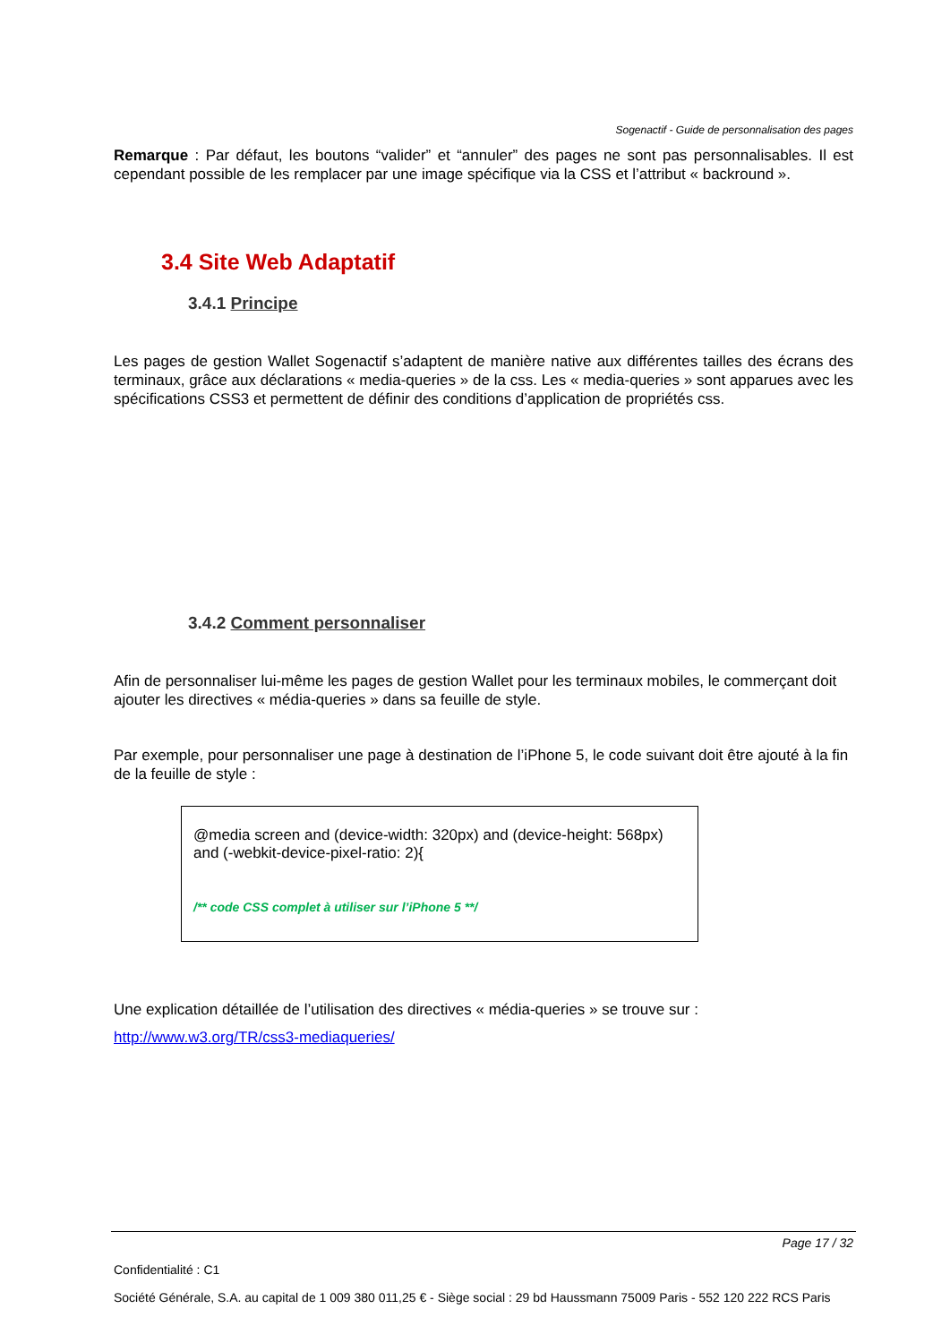Sogenactif - Guide de personnalisation des pages
Remarque : Par défaut, les boutons “valider” et “annuler” des pages ne sont pas personnalisables. Il est cependant possible de les remplacer par une image spécifique via la CSS et l’attribut « backround ».
3.4 Site Web Adaptatif
3.4.1 Principe
Les pages de gestion Wallet Sogenactif s’adaptent de manière native aux différentes tailles des écrans des terminaux, grâce aux déclarations « media-queries » de la css. Les « media-queries » sont apparues avec les spécifications CSS3 et permettent de définir des conditions d’application de propriétés css.
3.4.2 Comment personnaliser
Afin de personnaliser lui-même les pages de gestion Wallet pour les terminaux mobiles, le commerçant doit ajouter les directives « média-queries » dans sa feuille de style.
Par exemple, pour personnaliser une page à destination de l’iPhone 5, le code suivant doit être ajouté à la fin de la feuille de style :
@media screen and (device-width: 320px) and (device-height: 568px) and (-webkit-device-pixel-ratio: 2){
/** code CSS complet à utiliser sur l’iPhone 5 **/
Une explication détaillée de l’utilisation des directives « média-queries » se trouve sur :
http://www.w3.org/TR/css3-mediaqueries/
Page 17 / 32
Confidentialité : C1
Société Générale, S.A. au capital de 1 009 380 011,25 € - Siège social : 29 bd Haussmann 75009 Paris - 552 120 222 RCS Paris